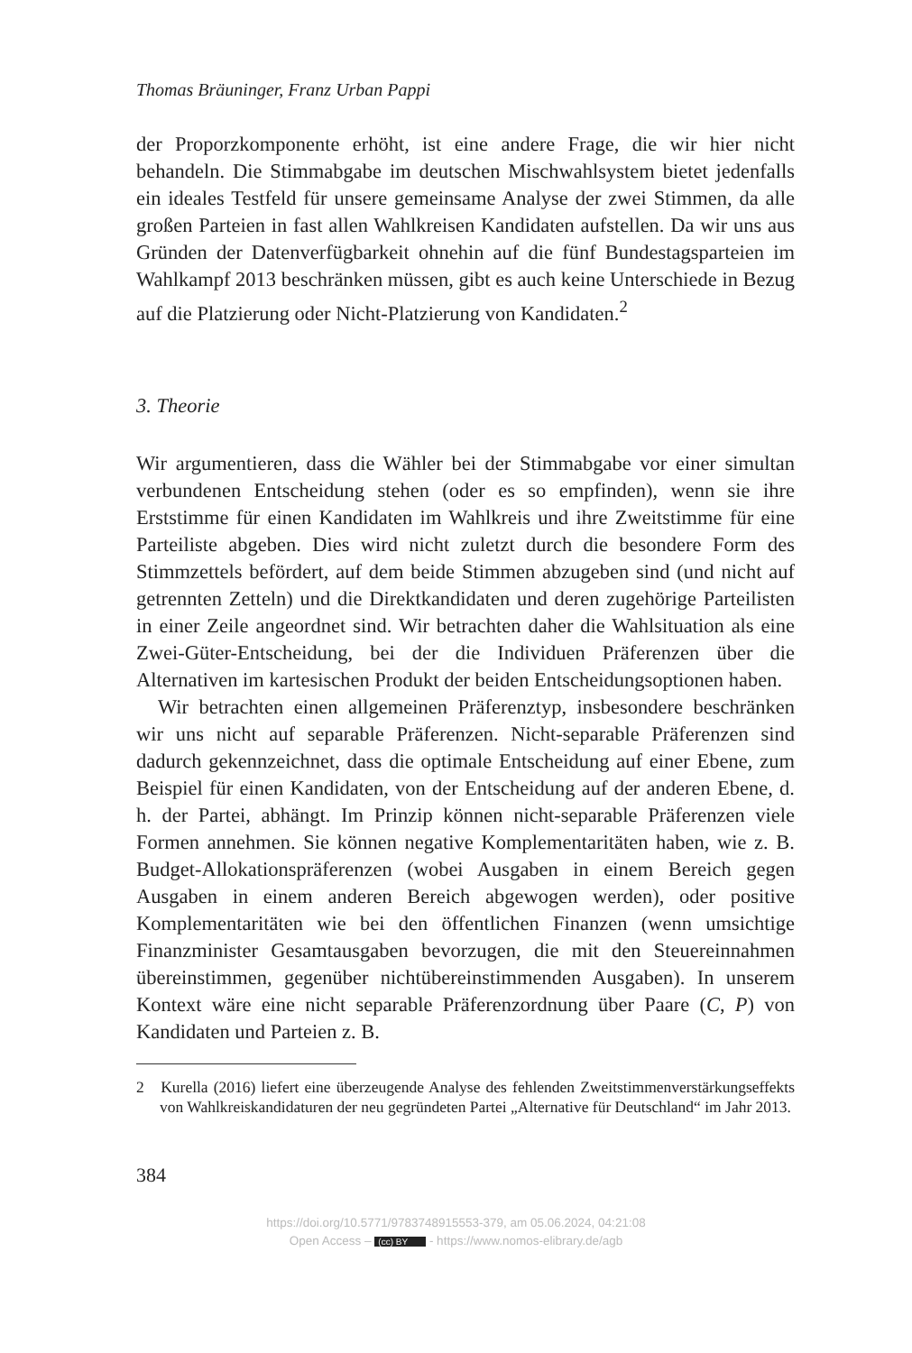Thomas Bräuninger, Franz Urban Pappi
der Proporzkomponente erhöht, ist eine andere Frage, die wir hier nicht behandeln. Die Stimmabgabe im deutschen Mischwahlsystem bietet jedenfalls ein ideales Testfeld für unsere gemeinsame Analyse der zwei Stimmen, da alle großen Parteien in fast allen Wahlkreisen Kandidaten aufstellen. Da wir uns aus Gründen der Datenverfügbarkeit ohnehin auf die fünf Bundestagsparteien im Wahlkampf 2013 beschränken müssen, gibt es auch keine Unterschiede in Bezug auf die Platzierung oder Nicht-Platzierung von Kandidaten.<sup>2</sup>
3. Theorie
Wir argumentieren, dass die Wähler bei der Stimmabgabe vor einer simultan verbundenen Entscheidung stehen (oder es so empfinden), wenn sie ihre Erststimme für einen Kandidaten im Wahlkreis und ihre Zweitstimme für eine Parteiliste abgeben. Dies wird nicht zuletzt durch die besondere Form des Stimmzettels befördert, auf dem beide Stimmen abzugeben sind (und nicht auf getrennten Zetteln) und die Direktkandidaten und deren zugehörige Parteilisten in einer Zeile angeordnet sind. Wir betrachten daher die Wahlsituation als eine Zwei-Güter-Entscheidung, bei der die Individuen Präferenzen über die Alternativen im kartesischen Produkt der beiden Entscheidungsoptionen haben.
Wir betrachten einen allgemeinen Präferenztyp, insbesondere beschränken wir uns nicht auf separable Präferenzen. Nicht-separable Präferenzen sind dadurch gekennzeichnet, dass die optimale Entscheidung auf einer Ebene, zum Beispiel für einen Kandidaten, von der Entscheidung auf der anderen Ebene, d. h. der Partei, abhängt. Im Prinzip können nicht-separable Präferenzen viele Formen annehmen. Sie können negative Komplementaritäten haben, wie z. B. Budget-Allokationspräferenzen (wobei Ausgaben in einem Bereich gegen Ausgaben in einem anderen Bereich abgewogen werden), oder positive Komplementaritäten wie bei den öffentlichen Finanzen (wenn umsichtige Finanzminister Gesamtausgaben bevorzugen, die mit den Steuereinnahmen übereinstimmen, gegenüber nichtübereinstimmenden Ausgaben). In unserem Kontext wäre eine nicht separable Präferenzordnung über Paare (C, P) von Kandidaten und Parteien z. B.
2 Kurella (2016) liefert eine überzeugende Analyse des fehlenden Zweitstimmenverstärkungseffekts von Wahlkreiskandidaturen der neu gegründeten Partei „Alternative für Deutschland“ im Jahr 2013.
384
https://doi.org/10.5771/9783748915553-379, am 05.06.2024, 04:21:08
Open Access – (cc) BY - https://www.nomos-elibrary.de/agb